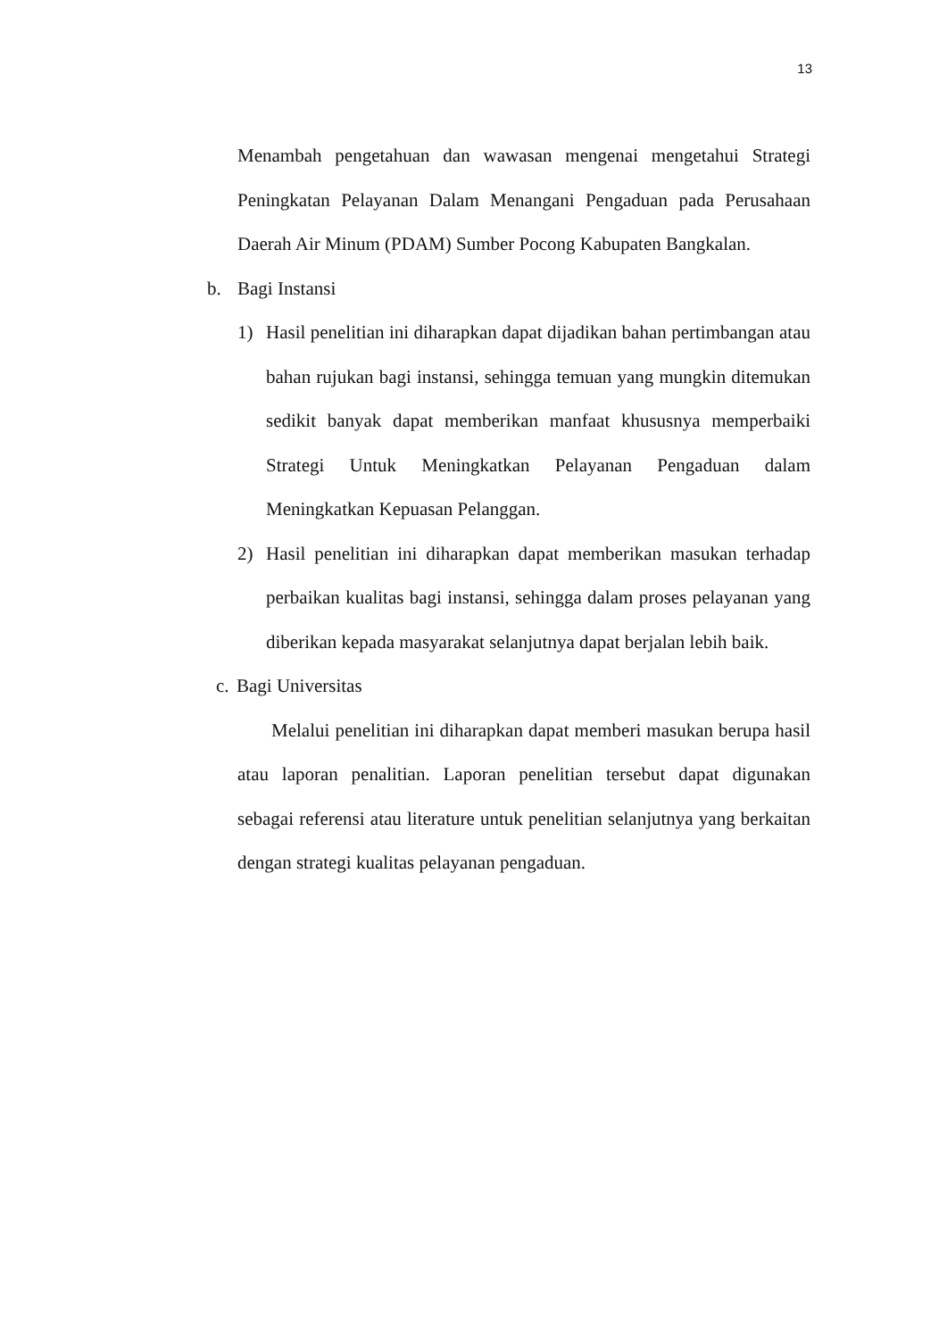13
Menambah pengetahuan dan wawasan mengenai mengetahui Strategi Peningkatan Pelayanan Dalam Menangani Pengaduan pada Perusahaan Daerah Air Minum (PDAM) Sumber Pocong Kabupaten Bangkalan.
b. Bagi Instansi
1) Hasil penelitian ini diharapkan dapat dijadikan bahan pertimbangan atau bahan rujukan bagi instansi, sehingga temuan yang mungkin ditemukan sedikit banyak dapat memberikan manfaat khususnya memperbaiki Strategi Untuk Meningkatkan Pelayanan Pengaduan dalam Meningkatkan Kepuasan Pelanggan.
2) Hasil penelitian ini diharapkan dapat memberikan masukan terhadap perbaikan kualitas bagi instansi, sehingga dalam proses pelayanan yang diberikan kepada masyarakat selanjutnya dapat berjalan lebih baik.
c.
Bagi Universitas
Melalui penelitian ini diharapkan dapat memberi masukan berupa hasil atau laporan penalitian. Laporan penelitian tersebut dapat digunakan sebagai referensi atau literature untuk penelitian selanjutnya yang berkaitan dengan strategi kualitas pelayanan pengaduan.